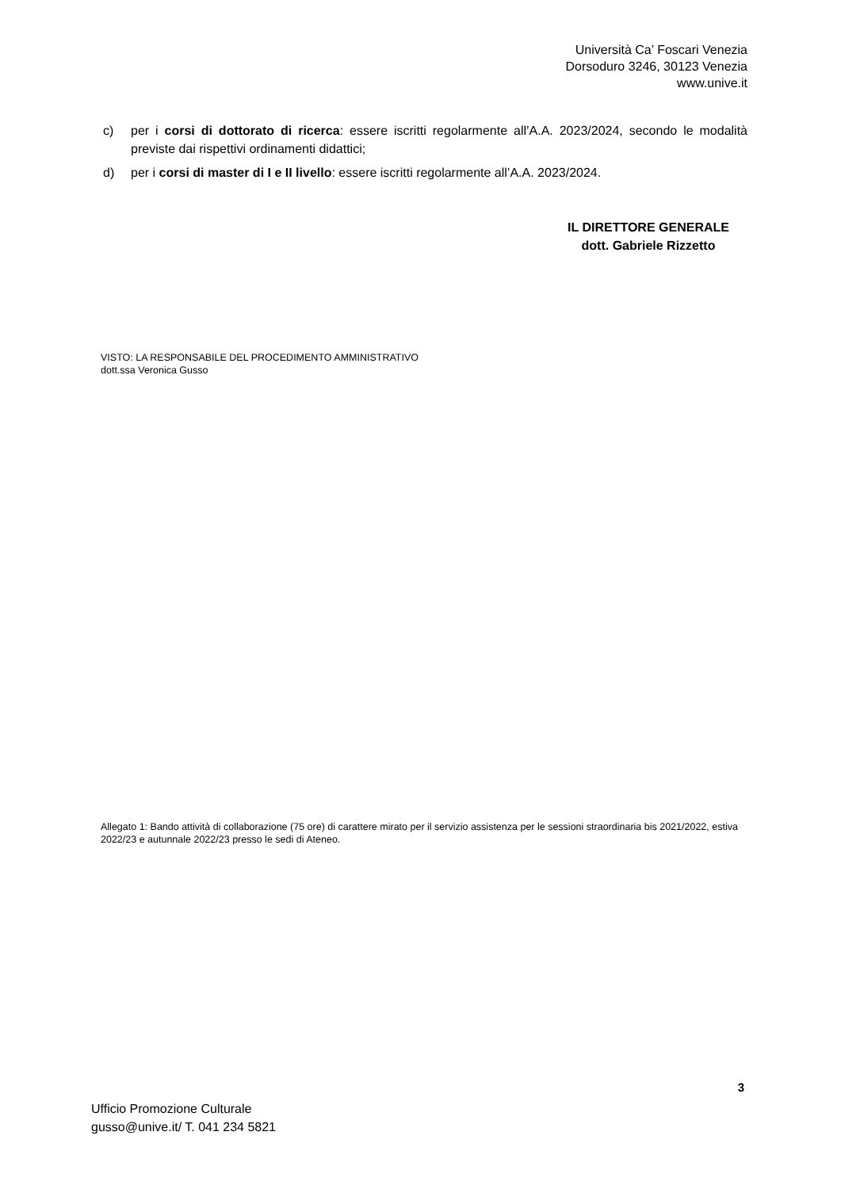Università Ca’ Foscari Venezia
Dorsoduro 3246, 30123 Venezia
www.unive.it
c) per i corsi di dottorato di ricerca: essere iscritti regolarmente all’A.A. 2023/2024, secondo le modalità previste dai rispettivi ordinamenti didattici;
d) per i corsi di master di I e II livello: essere iscritti regolarmente all’A.A. 2023/2024.
IL DIRETTORE GENERALE
dott. Gabriele Rizzetto
VISTO: LA RESPONSABILE DEL PROCEDIMENTO AMMINISTRATIVO
dott.ssa Veronica Gusso
Allegato 1: Bando attività di collaborazione (75 ore) di carattere mirato per il servizio assistenza per le sessioni straordinaria bis 2021/2022, estiva 2022/23 e autunnale 2022/23 presso le sedi di Ateneo.
3
Ufficio Promozione Culturale
gusso@unive.it/ T. 041 234 5821